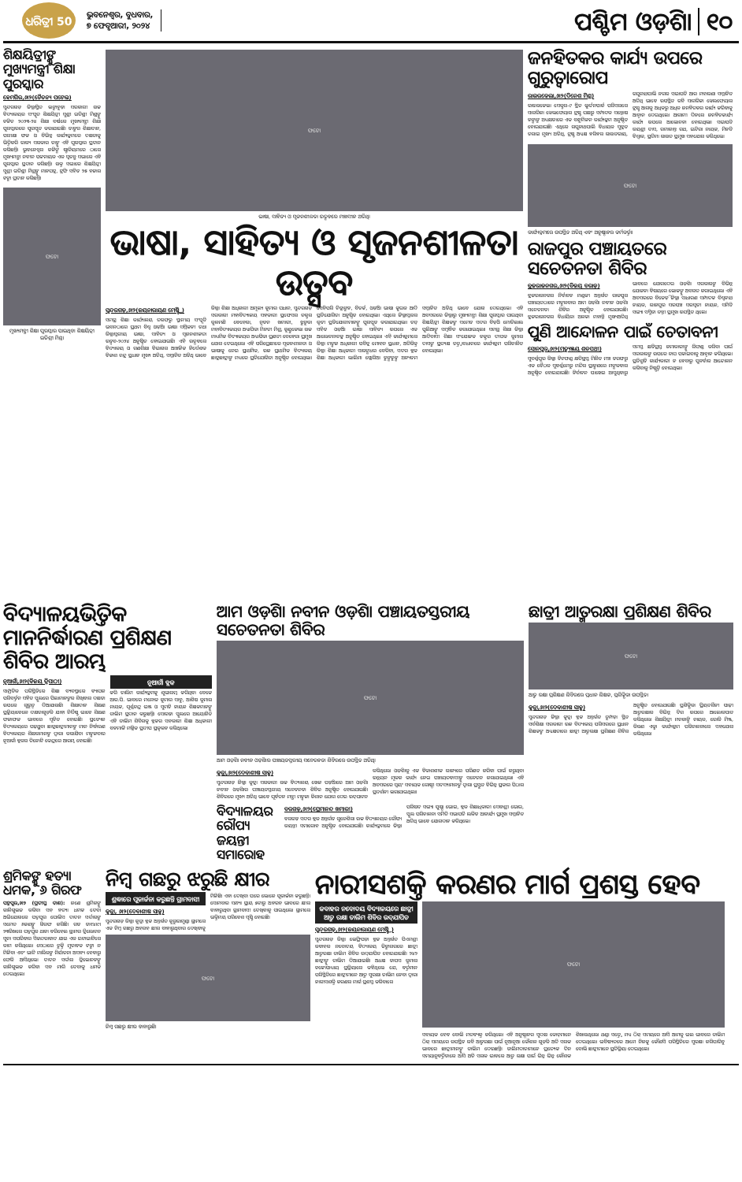ଧରିତ୍ରୀ 50
ଭୁବନେଶ୍ୱର, ବୁଧବାର,
୭ ଫେବୃଆରୀ, ୨୦୨୪
ପଶ୍ଚିମ ଓଡ଼ିଶା ୧୦
ଶିକ୍ଷୟିତ୍ରୀଙ୍କୁ ମୁଖ୍ୟମନ୍ତ୍ରୀ ଶିକ୍ଷା ପୁରସ୍କାର
ହେମଗିର,୬।୨(ଚୈତନ୍ୟ ପଟେଲ)
ସୁନ୍ଦରଗଡ଼ ଜିଲ୍ଲାସ୍ଥିତ ଲଙ୍କାହୁଡ଼ା ସରକାରୀ ଉଚ୍ଚ ବିଦ୍ୟାଳୟର ସଂସ୍କୃତ ଶିକ୍ଷୟିତ୍ରୀ ସୁଶ୍ରୀ ଇତିଶ୍ରୀ ମିଶ୍ରଙ୍କୁ ଚଳିତ ୨୦୨୩-୨୪ ଶିକ୍ଷା ବର୍ଷରେ ମୁଖ୍ୟମନ୍ତ୍ରୀ ଶିକ୍ଷା ପୁରସ୍କାରରେ ପୁରସ୍କୃତ କରାଯାଇଛି। ତାଙ୍କର ଶିକ୍ଷାଦାନ, ପରୀକ୍ଷା ଫଳ ଓ ବିଭିନ୍ନ କାର୍ଯ୍ୟକ୍ରମରେ ଦକ୍ଷତାକୁ ଭିତ୍ତିକରି ରାଜ୍ୟ ସରକାର ତାଙ୍କୁ ଏହି ପୁରସ୍କାର ପ୍ରଦାନ କରିଛନ୍ତି। ଭୁବନେଶ୍ୱର କଳିଙ୍ଗ ଷ୍ଟାଡିୟମରେ ଠାରେ ମୁଖ୍ୟମନ୍ତ୍ରୀ ନବୀନ ପଟ୍ଟନାୟକ ଏକ ସ୍ୱତନ୍ତ୍ର ସଭାରେ ଏହି ପୁରସ୍କାର ପ୍ରଦାନ କରିଛନ୍ତି। ଉକ୍ତ ସଭାରେ ଶିକ୍ଷୟିତ୍ରୀ ସୁଶ୍ରୀ ଇତିଶ୍ରୀ ମିଶ୍ରଙ୍କୁ ମାନପତ୍ର, ଟ୍ରଫି ସହିତ ୨୫ ହଜାର ଟଙ୍କା ପ୍ରଦାନ କରିଛନ୍ତି।
ଫଟୋ
ମୁଖ୍ୟମନ୍ତ୍ରୀ ଶିକ୍ଷା ପୁରସ୍କାର ପାଇଥିବା ଶିକ୍ଷୟିତ୍ରୀ ଇତିଶ୍ରୀ ମିଶ୍ର।
ଫଟୋ
ଭାଷା, ସାହିତ୍ୟ ଓ ସୃଜନଶୀଳତା ଉତ୍ସବରେ ମଞ୍ଚାସୀନ ଅତିଥି।
ଭାଷା, ସାହିତ୍ୟ ଓ ସୃଜନଶୀଳତା ଉତ୍ସବ
ସୁନ୍ଦରଗଡ଼,୬।୨(ଜୟନାରାୟଣ ମେଷ୍ଟ୍ରି)
ସମଗ୍ର ଶିକ୍ଷା କାର୍ଯ୍ୟାଳୟ ତରଫରୁ ସ୍ଥାନୀୟ ସଂସ୍କୃତି ଭବନଠାରେ ପ୍ରଥମ ବିଶ୍ୱ ଓଡ଼ିଆ ଭାଷା ସମ୍ମିଳନୀ ତଥା ଜିଲ୍ଲାସ୍ତରୀୟ ଭାଷା, ସାହିତ୍ୟ ଓ ସୃଜନଶୀଳତା ଉତ୍ସବ-୨୦୨୪ ଅନୁଷ୍ଠିତ ହୋଇଯାଇଛି। ଏହି ଉତ୍ସବରେ ବିଦ୍ୟାଳୟ ଓ ଗଣଶିକ୍ଷା ବିଭାଗର ଆଞ୍ଚଳିକ ନିର୍ଦ୍ଦେଶକ ବିକାଶ ଚନ୍ଦ୍ର ପ୍ରଧାନ ମୁଖ୍ୟ ଅତିଥି, ସମ୍ମାନିତ ଅତିଥି ଭାବେ ଜିଲ୍ଲା ଶିକ୍ଷା ଅଧିକାରୀ ଅମୂଲ୍ୟ କୁମାର ପଧାନ, ସୁନ୍ଦରଗଡ଼ ସରକାରୀ ମହାବିଦ୍ୟାଳୟ ସହକାରୀ ପ୍ରଫେସର ଡକ୍ଟର କୁଳମଣି ବେହେରା, ନୂତନ ଖମାରୀ, ଝୁଡୁକା ମହାବିଦ୍ୟାଳୟର ଅଧ୍ୟାପିକା ମିନତୀ ମିଶ୍ର, କୁଣ୍ଡୁକେଲା ଉଚ୍ଚ ମାଧ୍ୟମିକ ବିଦ୍ୟାଳୟର ଅଧ୍ୟାପିକା ପ୍ରଣତୀ ବେହେରା ପ୍ରମୁଖ ଯୋଗ ଦେଇଥିଲେ। ଏହି ପରିପ୍ରେକ୍ଷୀରେ ସୃଜନଶୀଳତା ଓ ଭାଷାକୁ ନେଇ ପ୍ରାଥମିକ, ଉଚ୍ଚ ପ୍ରାଥମିକ ବିଦ୍ୟାଳୟ ଛାତ୍ରଛାତ୍ରୀଙ୍କ ମଧ୍ୟରେ ପ୍ରତିଯୋଗିତା ଅନୁଷ୍ଠିତ ହୋଇଥିଲା। ସେହିପରି ଚିତ୍ରାଙ୍କନ, ବିତର୍କ, ଓଡ଼ିଆ ଭାଷା କୁଇଜ ଆଦି ପ୍ରତିଯୋଗିତା ଅନୁଷ୍ଠିତ ହୋଇଥିଲା। ଏଥିରେ ଜିଲ୍ଲାସ୍ତରର କୃତୀ ପ୍ରତିଯୋଗୀମାନଙ୍କୁ ପୁରସ୍କୃତ କରାଯାଇଥିଲା। ତତ୍ ସହିତ ଓଡ଼ିଆ ଭାଷା ସାହିତ୍ୟ ଉପରେ ଏକ ଆଲୋଚନାଚକ୍ର ଅନୁଷ୍ଠିତ ହୋଇଥିଲା। ଏହି କାର୍ଯ୍ୟକ୍ରମରେ ଜିଲ୍ଲା ମଙ୍ଗଳ ଅଧିକାରୀ ପବିତ୍ର ମୋହନ ପ୍ରଧାନ, ଅତିରିକ୍ତ ଜିଲ୍ଲା ଶିକ୍ଷା ଅଧିକାରୀ ସାରଙ୍ଗଧର ବେରିହା, ସଦର ବ୍ଲକ ଶିକ୍ଷା ଅଧିକାରୀ ଲାଲିମା ଗ୍ଲୋରିଆ ଡୁଙ୍ଗଡୁଙ୍ଗ ଅନ୍ୟତମ ସମ୍ମାନିତ ଅତିଥି ଭାବେ ଯୋଗ ଦେଇଥିଲେ। ଏହି ଅବସରରେ ଜିଲ୍ଲାରୁ ମୁଖ୍ୟମନ୍ତ୍ରୀ ଶିକ୍ଷା ପୁରସ୍କାର ପାଇଥିବା ଶିକ୍ଷୟିତ୍ରୀ ଶିକ୍ଷକଙ୍କ ସମେତ ସଦର ବିଡ଼ିଓ ମୋତିଲାଲ ପୁଲିଆଙ୍କୁ ସମ୍ବର୍ଦ୍ଧିତ କରାଯାଇଥିଲା। ସମଗ୍ର ଶିକ୍ଷା ଜିଲ୍ଲା ଆଦିବାସୀ ଶିକ୍ଷା ସଂଯୋଜକ ଡକ୍ଟର ଦୀପକ କୁମାର ଦାସଙ୍କ ପ୍ରତ୍ୟକ୍ଷ ତତ୍ତ୍ୱାବଧାନରେ କାର୍ଯ୍ୟକ୍ରମ ପରିଚାଳିତ ହୋଇଥିଲା।
ଜନହିତକର କାର୍ଯ୍ୟ ଉପରେ ଗୁରୁତ୍ୱାରୋପ
ରାଉରକେଲା,୬।୨(ଦିନେଶ ମିଶ୍ର)
ରାଉରକେଲା ସେକ୍ଟର-୯ ସ୍ଥିତ ଲୁର୍ଦ୍ଦନପାର୍କ ପରିସରରେ ସାଗରିକା ୱେଲଫେୟାର ଟ୍ରଷ୍ଟ ପକ୍ଷରୁ ସମ୍ପାଦକ ସନ୍ତୋଷ ଡଙ୍ଗାଙ୍କ ଅଧ୍ୟକ୍ଷତାରେ ଏକ ବନ୍ଧୁମିଳନ କାର୍ଯ୍ୟକ୍ରମ ଅନୁଷ୍ଠିତ ହୋଇଯାଇଛି। ଏଥିରେ ରଘୁନାଥପାଲି ବିଧାୟକ ସୁବ୍ରତ ତରାଇ ମୁଖ୍ୟ ଅତିଥି, ଟ୍ରଷ୍ଟ ଅଧ୍ୟକ୍ଷ ହରିହର ରାଉତରାୟ, ରଘୁନାଥପାଲି ନଗର ସଭାପତି ଆର ମହାରଣା ସମ୍ମାନିତ ଅତିଥି ଭାବେ ଉପସ୍ଥିତ ରହି ସାଗରିକା ୱେଲଫେୟାର ଟ୍ରଷ୍ଟ ଆଗକୁ ଅଧିକରୁ ଅଧିକ ଜନହିତକର କାର୍ଯ୍ୟ କରିବାକୁ ଆହ୍ୱାନ ଦେଇଥିଲେ। ଆଗାମୀ ଦିନରେ ଜନହିତକାର୍ଯ୍ୟ କାର୍ଯ୍ୟ ଉପରେ ଆଲୋଚନା ହୋଇଥିଲା। ସଭାପତି ଜୟଶ୍ରୀ ଦାସ, ରମାକାନ୍ତ ରଥ, ଇନ୍ଦିରା ନାୟକ, ମିନତି ବିଶ୍ୱାଳ, ପ୍ରତିମା ରାଉତ ପ୍ରମୁଖ ସହଯୋଗ କରିଥିଲେ।
ଫଟୋ
କାର୍ଯ୍ୟକ୍ରମରେ ଉପସ୍ଥିତ ଅତିଥି ଏବଂ ଅନୁଷ୍ଠାନର କର୍ମକର୍ତ୍ତା।
ରାଜପୁର ପଞ୍ଚାୟତରେ ସଚେତନତା ଶିବିର
ବ୍ରଜରାଜନଗର,୬।୨(ବିଜୟ ବରାଡ଼)
ବ୍ରଜରାଜନଗର ନିର୍ବାଚନ ମଣ୍ଡଳୀ ଅନ୍ତର୍ଗତ ରାଜପୁର ପଞ୍ଚାୟତଠାରେ ମଙ୍ଗଳବାର ଆମ ଓଡ଼ିଶା ନବୀନ ଓଡ଼ିଶା ସଚେତନତା ଶିବିର ଅନୁଷ୍ଠିତ ହୋଇଯାଇଛି। ବ୍ରଜରାଜନଗର ବିଧାୟିକା ଅଳକା ମହାନ୍ତି ମୁଖ୍ୟଅତିଥି ଭାବରେ ଯୋଗଦେଇ ଓଡ଼ିଶା ସରକାରଙ୍କ ବିଭିନ୍ନ ଯୋଜନା ବିଷୟରେ ଲୋକଙ୍କୁ ଅବଗତ କରାଇଥିଲେ। ଏହି ଅବସରରେ ବିଜେଡ଼ି ଜିଲ୍ଲା ସାଧାରଣ ସମ୍ପାଦକ ବିଶ୍ୱନାଥ ନାୟକ, ରାଜପୁର ସରପଞ୍ଚ ସରସ୍ୱତୀ ନାୟକ, ସମିତି ସଭ୍ୟା ସସ୍ମିତା ତନ୍ତୀ ପ୍ରମୁଖ ଉପସ୍ଥିତ ଥିଲେ।
ପୁଣି ଆନ୍ଦୋଳନ ପାଇଁ ଚେତାବନୀ
ସୋନପୁର,୬।୨(ମୃତ୍ୟୁଞ୍ଜୟ ଶତପଥୀ)
ସୁବର୍ଣ୍ଣପୁର ଜିଲ୍ଲା ଚିଟଫଣ୍ଡ କ୍ଷତିଗ୍ରସ୍ତ ମିଳିତ ମଞ୍ଚ ତରଫରୁ ଏକ ବୈଠକ ସୁବର୍ଣ୍ଣମେରୁ ମନ୍ଦିର ପ୍ରାଙ୍ଗଣରେ ମଙ୍ଗଳବାର ଅନୁଷ୍ଠିତ ହୋଇଯାଇଛି। ନିର୍ବାଚନ ପାଖେଇ ଆସୁଥିବାରୁ ସମସ୍ତ କ୍ଷତିଗ୍ରସ୍ତ ଜମାକାରୀଙ୍କୁ ରିଫଣ୍ଡ କରିବା ପାଇଁ ସରକାରଙ୍କ ଉପରେ ଚାପ ପକାଇବାକୁ ଆହ୍ୱାନ କରିଥିଲେ। ପ୍ରତିଶ୍ରୁତି କାର୍ଯ୍ୟକାରୀ ନ ହେବାରୁ ପୁନର୍ବାର ଆନ୍ଦୋଳନ କରିବାକୁ ନିଷ୍ପତ୍ତି ହୋଇଥିଲା।
ବିଦ୍ୟାଳୟଭିତ୍ତିକ ମାନନିର୍ଦ୍ଧାରଣ ପ୍ରଶିକ୍ଷଣ ଶିବିର ଆରମ୍ଭ
ନୂଆଗାଁ,୬।୨(ବିଜୟ ତ୍ରିପାଠୀ)
ସାମ୍ପ୍ରତିକ ପରିସ୍ଥିତିରେ ଶିକ୍ଷା ବ୍ୟବସ୍ଥାରେ ବ୍ୟାପକ ପରିବର୍ତ୍ତନ ସହିତ ସ୍କୁଲରେ ପିଲାମାନଙ୍କର ଶିଖିବାର ଦକ୍ଷତା ଉପରେ ଗୁରୁତ୍ୱ ଦିଆଯାଉଛି। ଶିକ୍ଷାଦାନ ଶିକ୍ଷଣ ପ୍ରକ୍ରିୟାବେଳେ ଦକ୍ଷତାଗୁଡ଼ିକ ଯାହା ନିର୍ଦ୍ଦିଷ୍ଟ ଭାବେ ଶିକ୍ଷଣ ଫଳାଫଳ ଭାବରେ ସୂଚିତ ହୋଇଛି। ପ୍ରତ୍ୟେକ ବିଦ୍ୟାଳୟରେ ପଢ଼ୁଥିବା ଛାତ୍ରଛାତ୍ରୀମାନଙ୍କ ମାନ ନିର୍ଦ୍ଧାରଣ ବିଦ୍ୟାଳୟର ଶିକ୍ଷକମାନଙ୍କ ଦ୍ୱାରା କରାଯିବ। ମଙ୍ଗଳବାର ନୂଆଗାଁ ବ୍ଲକର ତିନୋଟି କେନ୍ଦ୍ରରେ ଆରମ୍ଭ ହୋଇଛି।
ନୂଆଗାଁ ବ୍ଲକ
କରି ତାଲିମ କାର୍ଯ୍ୟକ୍ରମକୁ ଶୁଭାରମ୍ଭ କରିଥିବା ବେଳେ ଆର.ପି. ଭାବରେ ମନୋଜ କୁମାର ସାହୁ, ଆଶିଷ କୁମାର ନାୟକ, ପୂର୍ଣ୍ଣଚନ୍ଦ୍ର ଭଞ୍ଜ ଓ ସୁମତି ନାୟକ ଶିକ୍ଷକମାନଙ୍କୁ ତାଲିମ ପ୍ରଦାନ କରୁଛନ୍ତି। ସୋରଡ଼ା ସ୍କୁଲରେ ଆୟୋଜିତ ଏହି ତାଲିମ ଶିବିରକୁ ବ୍ଲକର ସହକାରୀ ଶିକ୍ଷା ଅଧିକାରୀ ବନମାଳି ମଲ୍ଲିକ ପ୍ରଦୀପ ପ୍ରଜ୍ୱଳନ କରିଥିଲେ।
ଆମ ଓଡ଼ିଶା ନବୀନ ଓଡ଼ିଶା ପଞ୍ଚାୟତସ୍ତରୀୟ ସଚେତନତା ଶିବିର
ଫଟୋ
ଆମ ଓଡ଼ିଶା ନବୀନ ଓଡ଼ିଶାର ପଞ୍ଚାୟତସ୍ତରୀୟ ସଚେତନତା ଶିବିରରେ ଉପସ୍ଥିତ ଅତିଥି।
କୁତ୍ରା,୬।୨(ଦେବାଶୀଷ ସାହୁ)
ସୁନ୍ଦରଗଡ଼ ଜିଲ୍ଲା କୁତ୍ରା ସରକାରୀ ଉଚ୍ଚ ବିଦ୍ୟାଳୟ ଖେଳ ପଡ଼ିଆରେ ଆମ ଓଡ଼ିଶା ନବୀନ ଓଡ଼ିଶାର ପଞ୍ଚାୟତସ୍ତରୀୟ ସଚେତନତା ଶିବିର ଅନୁଷ୍ଠିତ ହୋଇଯାଇଛି। ଶିବିରରେ ମୁଖ୍ୟ ଅତିଥି ଭାବେ ପୂର୍ବତନ ମନ୍ତ୍ରୀ ମଙ୍ଗଳା କିଶାନ ଯୋଗ ଦେଇ ଉଦ୍‌ଘାଟନ କରିଥିଲେ। ଓଡ଼ିଶାକୁ ଏକ ବିକାଶଶୀଳ ରାଜ୍ୟରେ ପରିଣତ କରିବା ପାଇଁ କରୁଥିବା ଉନ୍ନୟନ ମୂଳକ କାର୍ଯ୍ୟ ନେଇ ପଞ୍ଚାୟତବାସୀଙ୍କୁ ସଚେତନ କରାଯାଇଥିଲା। ଏହି ଅବସରରେ ସ୍ୱୟଂ ସହାୟକ ଗୋଷ୍ଠୀ ସଦସ୍ୟାମାନଙ୍କ ଦ୍ୱାରା ପ୍ରସ୍ତୁତ ବିଭିନ୍ନ ପ୍ରକାର ପିଠାର ପ୍ରଦର୍ଶନୀ ଲଗାଯାଇଥିଲା।
ବିଦ୍ୟାଳୟର ରୌପ୍ୟ ଜୟନ୍ତୀ ସମାରୋହ
ବରଗଡ଼,୬।୨(ପ୍ରେମାନନ୍ଦ ଖମାରୀ)
ବରଗଡ଼ ସଦର ବ୍ଲକ ଅନ୍ତର୍ଗତ ଗୁଡେଶିରା ଉଚ୍ଚ ବିଦ୍ୟାଳୟର ରୌପ୍ୟ ଜୟନ୍ତୀ ସମାରୋହ ଅନୁଷ୍ଠିତ ହୋଇଯାଇଛି। କାର୍ଯ୍ୟକ୍ରମରେ ଜିଲ୍ଲା ପରିଷଦ ସଭ୍ୟା ପୁଷ୍ପା ଭୋଇ, ବ୍ଲକ ଶିକ୍ଷାଧିକାରୀ ସେବାଶ୍ରୀ ଭୋଇ, ସ୍କୁଲ ପରିଚାଳନା ସମିତି ସଭାପତି ଲଳିତ ଆଚାର୍ଯ୍ୟ ପ୍ରମୁଖ ସମ୍ମାନିତ ଅତିଥି ଭାବେ ଯୋଗଦାନ କରିଥିଲେ।
ଛାତ୍ରୀ ଆତ୍ମରକ୍ଷା ପ୍ରଶିକ୍ଷଣ ଶିବିର
ଫଟୋ
ଆତ୍ମ ରକ୍ଷା ପ୍ରଶିକ୍ଷଣ ଶିବିରରେ ପ୍ରଧାନ ଶିକ୍ଷକ, ପ୍ରଶିକ୍ଷିକା ଉପସ୍ଥିତ।
କୁତ୍ରା,୬।୨(ଦେବାଶୀଷ ସାହୁ)
ସୁନ୍ଦରଗଡ଼ ଜିଲ୍ଲା କୁତ୍ରା ବ୍ଲକ ଅନ୍ତର୍ଗତ ତୁମ୍ପଡ଼ା ସ୍ଥିତ ସର୍ବଶିକ୍ଷା ସରକାରୀ ଉଚ୍ଚ ବିଦ୍ୟାଳୟ ପରିସରରେ ପ୍ରଧାନ ଶିକ୍ଷକଙ୍କ ଅଧ୍ୟକ୍ଷତାରେ ଛାତ୍ରୀ ଆତ୍ମରକ୍ଷା ପ୍ରଶିକ୍ଷଣ ଶିବିର ଅନୁଷ୍ଠିତ ହୋଇଯାଇଛି। ପ୍ରଶିକ୍ଷିକା ପ୍ରିୟଦର୍ଶିନୀ ପାଢ଼ୀ ଆତ୍ମରକ୍ଷାର ବିଭିନ୍ନ ଦିଗ ଉପରେ ଆଲୋକପାତ କରିଥିଲେ। ଶିକ୍ଷୟିତ୍ରୀ ମନଜାଙ୍ଗି ନାୟକ, ରୋଜି ମିଞ୍ଜ, କିରଣ ଏକ୍କା କାର୍ଯ୍ୟକ୍ରମ ପରିଚାଳନାରେ ସହଯୋଗ କରିଥିଲେ।
ଶ୍ରମିକଙ୍କୁ ହତ୍ୟା ଧମକ, ୬ ଗିରଫ
ପଦ୍ମପୁର,୬।୨ (ପ୍ରଦୀପ୍ତ ଦାଶ): ଜଣେ ଶ୍ରମିକଙ୍କୁ ଗାଳିଗୁଲଜ କରିବା ସହ ହତ୍ୟା ଧମକ ଦେବା ଅଭିଯୋଗରେ ପଦ୍ମପୁର ପୋଲିସ ଦାଦନ ସର୍ଦ୍ଦାରଙ୍କ ସମେତ ୬ଜଣଙ୍କୁ ଗିରଫ କରିଛି। ଗତ ତା୧୪।୯।୨୩ରିଖରେ ପଦ୍ମପୁର ଥାନା ବରିହେଲ ଗ୍ରାମର ତ୍ରିଲୋଚନ ସୁନା ସପରିବାର ସିକନ୍ଦରାବାଦ ଯାଇ ଏକ ଇଟାଭାଟିରେ କାମ କରିଥିଲେ। ସେଠାରେ ଚୁକ୍ତି ମୁତାବକ ଟଙ୍କା ନ ମିଳିବା ଏବଂ ଭାଟି ମାଲିକଙ୍କ ନିର୍ଯାତନା ଅସହ୍ୟ ହେବାରୁ ଫେରି ଆସିଥିଲେ। ଦାଦନ ସର୍ଦ୍ଦାର ତ୍ରିଲୋଚନଙ୍କୁ ଗାଳିଗୁଲଜ କରିବା ସହ ମାରି ଦେବାକୁ ଧମକ ଦେଇଥିଲେ।
ନିମ୍ବ ଗଛରୁ ଝରୁଛି କ୍ଷୀର
ଶ୍ରଦ୍ଧାରେ ପୂଜାର୍ଚ୍ଚନା କରୁଛନ୍ତି ଗ୍ରାମବାସୀ
କୁତ୍ରା, ୬।୨(ଦେବାଶୀଷ ସାହୁ)
ସୁନ୍ଦରଗଡ଼ ଜିଲ୍ଲା କୁତ୍ରା ବ୍ଲକ ଅନ୍ତର୍ଗତ କୁରୁରାମୁଣ୍ଡା ଗ୍ରାମରେ ଏକ ନିମ୍ବ ଗଛରୁ ଅହରହ କ୍ଷୀର ବାହାରୁଥିବାର ଦେଖିବାକୁ ମିଳିଛି। ଏହା ଦେଖିବା ପରେ ଲୋକେ ପୂଜାର୍ଚ୍ଚନା କରୁଛନ୍ତି। ସୋମବାର ସନ୍ଧ୍ୟା ପ୍ରାୟ ୫ଟାରୁ ଅହରହ ଭାବରେ କ୍ଷୀର ବାହାରୁଥିବା ଗ୍ରାମବାସୀ ଦେଖିବାକୁ ପାଇଥିଲେ। ଗ୍ରାମରେ ଭକ୍ତିମୟ ପରିବେଶ ସୃଷ୍ଟି ହୋଇଛି।
ଫଟୋ
ନିମ୍ବ ଗଛରୁ କ୍ଷୀର ବାହାରୁଛି।
ନାରୀସଶକ୍ତି କରଣର ମାର୍ଗ ପ୍ରଶସ୍ତ ହେବ
ଜବାହର ନବୋଦୟ ବିଦ୍ୟାଳୟରେ ଛାତ୍ରୀ ଆତ୍ମ ରକ୍ଷା ତାଲିମ ଶିବିର ଉଦ୍‌ଯାପିତ
ସୁନ୍ଦରଗଡ଼,୬।୨(ଜୟନାରାୟଣ ମେଷ୍ଟ୍ରି)
ସୁନ୍ଦରଗଡ଼ ଜିଲ୍ଲା ଲେଫ୍ରିପଡ଼ା ବ୍ଲକ ଅନ୍ତର୍ଗତ ପିଏମଶ୍ରୀ ଜବାହର ନବୋଦୟ ବିଦ୍ୟାଳୟ ଢିଙ୍କାଗରରେ ଛାତ୍ରୀ ଆତ୍ମରକ୍ଷା ତାଲିମ ଶିବିର ଉଦ୍‌ଯାପିତ ହୋଇଯାଇଛି। ୨୪୨ ଛାତ୍ରୀଙ୍କୁ ତାଲିମ ଦିଆଯାଇଛି। ଅଧକ୍ଷ ତାପସ କୁମାର ଚଟ୍ଟୋପାଧ୍ୟାୟ ପ୍ରକ୍ରିୟାରେ କହିଥିଲେ ଯେ, ବର୍ତ୍ତମାନ ପରିସ୍ଥିତିରେ ଛାତ୍ରୀମାନେ ଆତ୍ମ ସୁରକ୍ଷା ତାଲିମ ନେବା ଦ୍ୱାରା ନାରୀସଶକ୍ତି କରଣର ମାର୍ଗ ପ୍ରଶସ୍ତ କରିବାରେ
ଫଟୋ
ସହାୟକ ହେବ ବୋଲି ମତବ୍ୟକ୍ତ କରିଥିଲେ। ଏହି ଅନୁଷ୍ଠାନର ସୁଦକ୍ଷ କୋଚ୍‌ମାନେ ଠିକ୍ ସମୟରେ ଉପସ୍ଥିତ ରହି ଆତ୍ମରକ୍ଷା ପାଇଁ ନୂଆନୂଆ କୌଶଳ ଗୁଡ଼ିକ ଅତି ସରଳ ଭାବରେ ଛାତ୍ରୀମାନଙ୍କୁ ତାଲିମ ଦେଉଛନ୍ତି। ତାଲିମଦାତାମାନେ ପ୍ରତ୍ୟେକ ଦିନ ସମୟାନୁବର୍ତ୍ତିତାରେ ଆସି ଅତି ସରଳ ଭାବରେ ଆତ୍ମ ରକ୍ଷା ପାଇଁ ଭିନ୍ନ ଭିନ୍ନ କୌଶଳ ଶିଖାଉଥିଲେ। ଥଣ୍ଡା ସତ୍ତ୍ୱେ ମଧ୍ୟ ଠିକ୍ ସମୟରେ ଆସି ଆମକୁ ଭଲ ଭାବରେ ତାଲିମ ଦେଇଥିଲେ। ଭବିଷ୍ୟତରେ ଆମେ ନିଜକୁ କୌଣସି ପରିସ୍ଥିତିରେ ସୁରକ୍ଷା କରିପାରିବୁ ବୋଲି ଛାତ୍ରୀମାନେ ପ୍ରତିକ୍ରିୟା ଦେଇଥିଲେ।